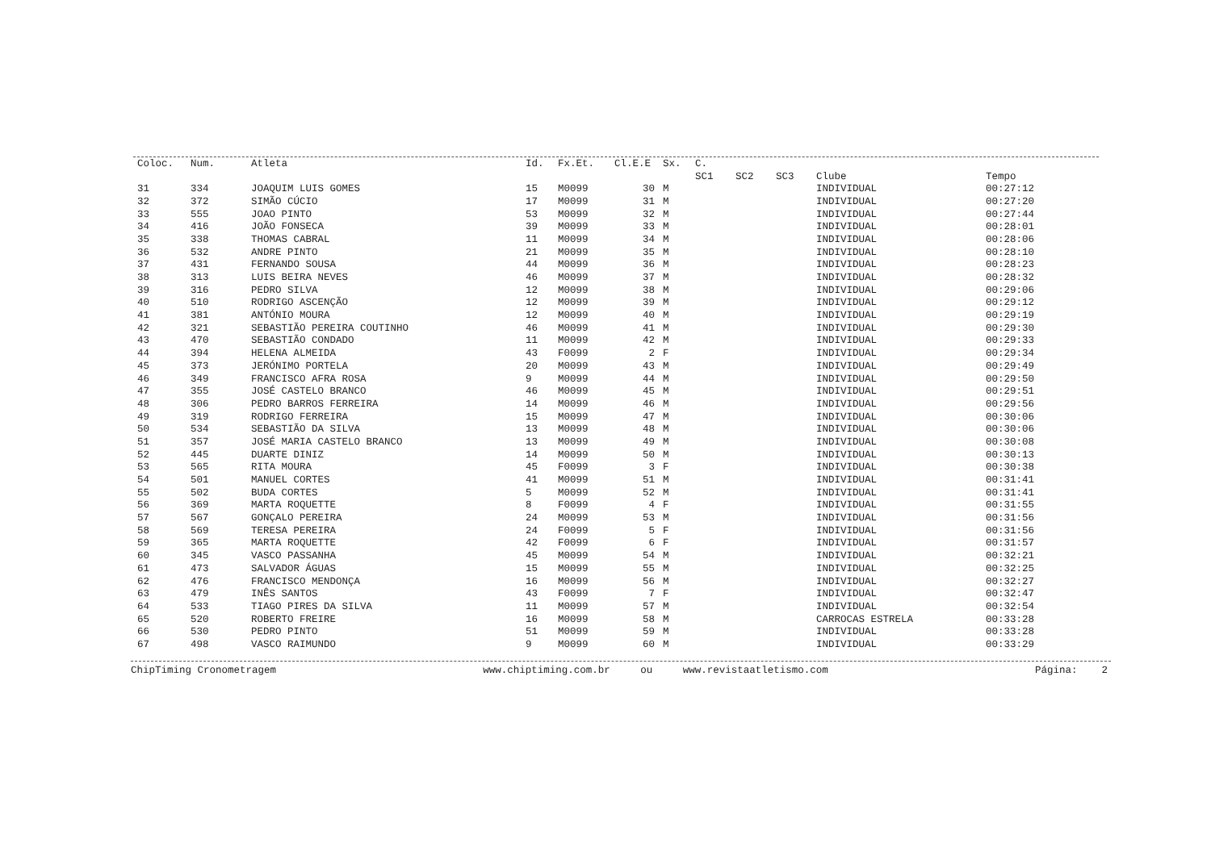| Coloc. | Num. | Atleta | Id. | Fx.Et. | Cl.E.E | Sx. | C. | | | | |
| --- | --- | --- | --- | --- | --- | --- | --- | --- | --- | --- | --- |
| | | | | | | | SC1 | SC2 | SC3 | Clube | Tempo |
| 31 | 334 | JOAQUIM LUIS GOMES | 15 | M0099 | 30 | M | | | | INDIVIDUAL | 00:27:12 |
| 32 | 372 | SIMÃO CÚCIO | 17 | M0099 | 31 | M | | | | INDIVIDUAL | 00:27:20 |
| 33 | 555 | JOAO PINTO | 53 | M0099 | 32 | M | | | | INDIVIDUAL | 00:27:44 |
| 34 | 416 | JOÃO FONSECA | 39 | M0099 | 33 | M | | | | INDIVIDUAL | 00:28:01 |
| 35 | 338 | THOMAS CABRAL | 11 | M0099 | 34 | M | | | | INDIVIDUAL | 00:28:06 |
| 36 | 532 | ANDRE PINTO | 21 | M0099 | 35 | M | | | | INDIVIDUAL | 00:28:10 |
| 37 | 431 | FERNANDO SOUSA | 44 | M0099 | 36 | M | | | | INDIVIDUAL | 00:28:23 |
| 38 | 313 | LUIS BEIRA NEVES | 46 | M0099 | 37 | M | | | | INDIVIDUAL | 00:28:32 |
| 39 | 316 | PEDRO SILVA | 12 | M0099 | 38 | M | | | | INDIVIDUAL | 00:29:06 |
| 40 | 510 | RODRIGO ASCENÇÃO | 12 | M0099 | 39 | M | | | | INDIVIDUAL | 00:29:12 |
| 41 | 381 | ANTÓNIO MOURA | 12 | M0099 | 40 | M | | | | INDIVIDUAL | 00:29:19 |
| 42 | 321 | SEBASTIÃO PEREIRA COUTINHO | 46 | M0099 | 41 | M | | | | INDIVIDUAL | 00:29:30 |
| 43 | 470 | SEBASTIÃO CONDADO | 11 | M0099 | 42 | M | | | | INDIVIDUAL | 00:29:33 |
| 44 | 394 | HELENA ALMEIDA | 43 | F0099 | 2 | F | | | | INDIVIDUAL | 00:29:34 |
| 45 | 373 | JERÓNIMO PORTELA | 20 | M0099 | 43 | M | | | | INDIVIDUAL | 00:29:49 |
| 46 | 349 | FRANCISCO AFRA ROSA | 9 | M0099 | 44 | M | | | | INDIVIDUAL | 00:29:50 |
| 47 | 355 | JOSÉ CASTELO BRANCO | 46 | M0099 | 45 | M | | | | INDIVIDUAL | 00:29:51 |
| 48 | 306 | PEDRO BARROS FERREIRA | 14 | M0099 | 46 | M | | | | INDIVIDUAL | 00:29:56 |
| 49 | 319 | RODRIGO FERREIRA | 15 | M0099 | 47 | M | | | | INDIVIDUAL | 00:30:06 |
| 50 | 534 | SEBASTIÃO DA SILVA | 13 | M0099 | 48 | M | | | | INDIVIDUAL | 00:30:06 |
| 51 | 357 | JOSÉ MARIA CASTELO BRANCO | 13 | M0099 | 49 | M | | | | INDIVIDUAL | 00:30:08 |
| 52 | 445 | DUARTE DINIZ | 14 | M0099 | 50 | M | | | | INDIVIDUAL | 00:30:13 |
| 53 | 565 | RITA MOURA | 45 | F0099 | 3 | F | | | | INDIVIDUAL | 00:30:38 |
| 54 | 501 | MANUEL CORTES | 41 | M0099 | 51 | M | | | | INDIVIDUAL | 00:31:41 |
| 55 | 502 | BUDA CORTES | 5 | M0099 | 52 | M | | | | INDIVIDUAL | 00:31:41 |
| 56 | 369 | MARTA ROQUETTE | 8 | F0099 | 4 | F | | | | INDIVIDUAL | 00:31:55 |
| 57 | 567 | GONÇALO PEREIRA | 24 | M0099 | 53 | M | | | | INDIVIDUAL | 00:31:56 |
| 58 | 569 | TERESA PEREIRA | 24 | F0099 | 5 | F | | | | INDIVIDUAL | 00:31:56 |
| 59 | 365 | MARTA ROQUETTE | 42 | F0099 | 6 | F | | | | INDIVIDUAL | 00:31:57 |
| 60 | 345 | VASCO PASSANHA | 45 | M0099 | 54 | M | | | | INDIVIDUAL | 00:32:21 |
| 61 | 473 | SALVADOR ÁGUAS | 15 | M0099 | 55 | M | | | | INDIVIDUAL | 00:32:25 |
| 62 | 476 | FRANCISCO MENDONÇA | 16 | M0099 | 56 | M | | | | INDIVIDUAL | 00:32:27 |
| 63 | 479 | INÊS SANTOS | 43 | F0099 | 7 | F | | | | INDIVIDUAL | 00:32:47 |
| 64 | 533 | TIAGO PIRES DA SILVA | 11 | M0099 | 57 | M | | | | INDIVIDUAL | 00:32:54 |
| 65 | 520 | ROBERTO FREIRE | 16 | M0099 | 58 | M | | | | CARROCAS ESTRELA | 00:33:28 |
| 66 | 530 | PEDRO PINTO | 51 | M0099 | 59 | M | | | | INDIVIDUAL | 00:33:28 |
| 67 | 498 | VASCO RAIMUNDO | 9 | M0099 | 60 | M | | | | INDIVIDUAL | 00:33:29 |
ChipTiming Cronometragem www.chiptiming.com.br ou www.revistaatletismo.com Página: 2